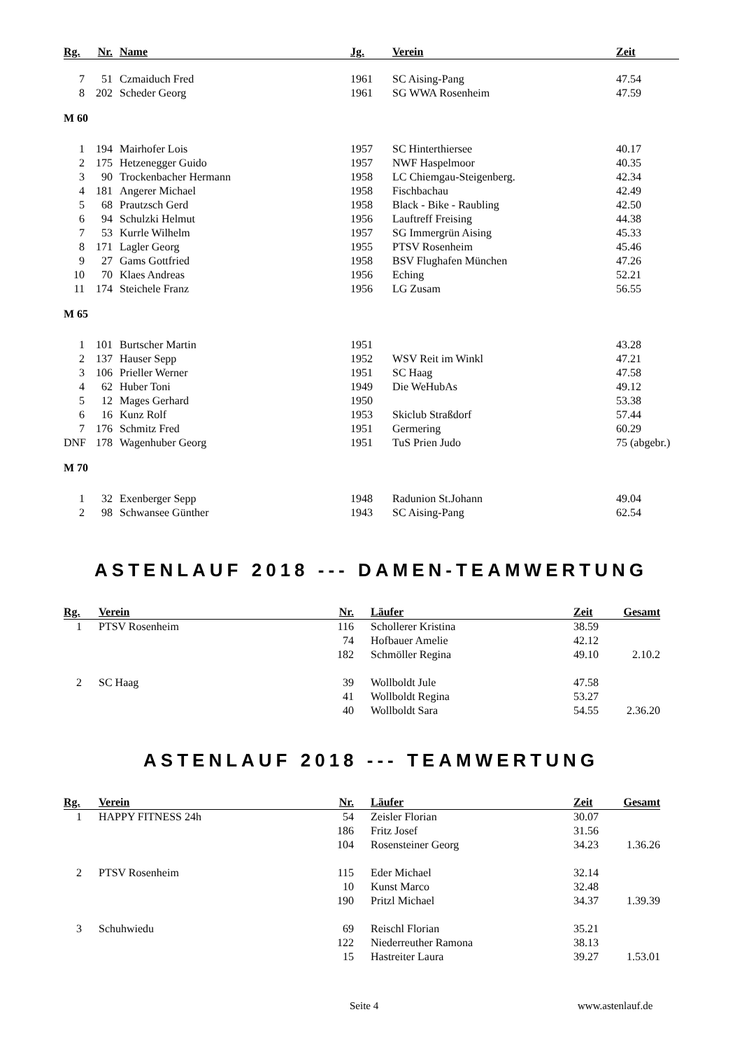| Rg. | Nr. | Name | Jg. | Verein | Zeit |
| --- | --- | --- | --- | --- | --- |
| 7 | 51 | Czmaiduch Fred | 1961 | SC Aising-Pang | 47.54 |
| 8 | 202 | Scheder Georg | 1961 | SG WWA Rosenheim | 47.59 |
| M 60 | | | | | |
| 1 | 194 | Mairhofer Lois | 1957 | SC Hinterthiersee | 40.17 |
| 2 | 175 | Hetzenegger Guido | 1957 | NWF Haspelmoor | 40.35 |
| 3 | 90 | Trockenbacher Hermann | 1958 | LC Chiemgau-Steigenberg. | 42.34 |
| 4 | 181 | Angerer Michael | 1958 | Fischbachau | 42.49 |
| 5 | 68 | Prautzsch Gerd | 1958 | Black - Bike - Raubling | 42.50 |
| 6 | 94 | Schulzki Helmut | 1956 | Lauftreff Freising | 44.38 |
| 7 | 53 | Kurrle Wilhelm | 1957 | SG Immergrün Aising | 45.33 |
| 8 | 171 | Lagler Georg | 1955 | PTSV Rosenheim | 45.46 |
| 9 | 27 | Gams Gottfried | 1958 | BSV Flughafen München | 47.26 |
| 10 | 70 | Klaes Andreas | 1956 | Eching | 52.21 |
| 11 | 174 | Steichele Franz | 1956 | LG Zusam | 56.55 |
| M 65 | | | | | |
| 1 | 101 | Burtscher Martin | 1951 | | 43.28 |
| 2 | 137 | Hauser Sepp | 1952 | WSV Reit im Winkl | 47.21 |
| 3 | 106 | Prieller Werner | 1951 | SC Haag | 47.58 |
| 4 | 62 | Huber Toni | 1949 | Die WeHubAs | 49.12 |
| 5 | 12 | Mages Gerhard | 1950 | | 53.38 |
| 6 | 16 | Kunz Rolf | 1953 | Skiclub Straßdorf | 57.44 |
| 7 | 176 | Schmitz Fred | 1951 | Germering | 60.29 |
| DNF | 178 | Wagenhuber Georg | 1951 | TuS Prien Judo | 75 (abgebr.) |
| M 70 | | | | | |
| 1 | 32 | Exenberger Sepp | 1948 | Radunion St.Johann | 49.04 |
| 2 | 98 | Schwansee Günther | 1943 | SC Aising-Pang | 62.54 |
ASTENLAUF 2018 --- DAMEN-TEAMWERTUNG
| Rg. | Verein | Nr. | Läufer | Zeit | Gesamt |
| --- | --- | --- | --- | --- | --- |
| 1 | PTSV Rosenheim | 116 | Schollerer Kristina | 38.59 | |
| | | 74 | Hofbauer Amelie | 42.12 | |
| | | 182 | Schmöller Regina | 49.10 | 2.10.2 |
| 2 | SC Haag | 39 | Wollboldt Jule | 47.58 | |
| | | 41 | Wollboldt Regina | 53.27 | |
| | | 40 | Wollboldt Sara | 54.55 | 2.36.20 |
ASTENLAUF 2018 --- TEAMWERTUNG
| Rg. | Verein | Nr. | Läufer | Zeit | Gesamt |
| --- | --- | --- | --- | --- | --- |
| 1 | HAPPY FITNESS 24h | 54 | Zeisler Florian | 30.07 | |
| | | 186 | Fritz Josef | 31.56 | |
| | | 104 | Rosensteiner Georg | 34.23 | 1.36.26 |
| 2 | PTSV Rosenheim | 115 | Eder Michael | 32.14 | |
| | | 10 | Kunst Marco | 32.48 | |
| | | 190 | Pritzl Michael | 34.37 | 1.39.39 |
| 3 | Schuhwiedu | 69 | Reischl Florian | 35.21 | |
| | | 122 | Niederreuther Ramona | 38.13 | |
| | | 15 | Hastreiter Laura | 39.27 | 1.53.01 |
Seite 4 www.astenlauf.de